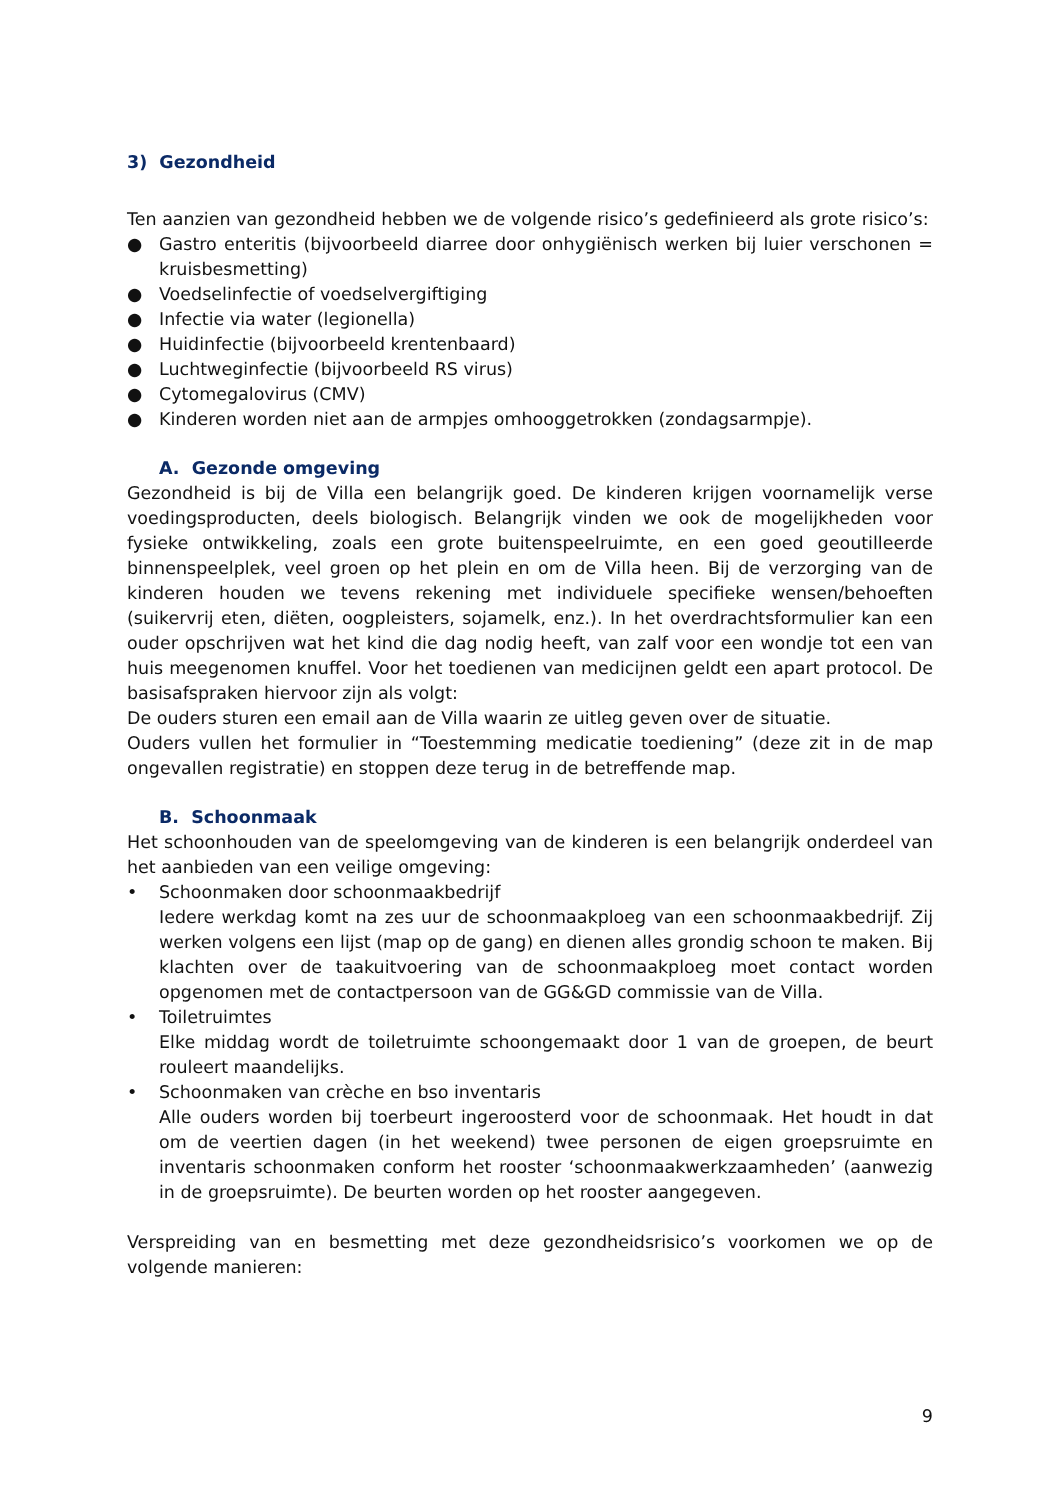3) Gezondheid
Ten aanzien van gezondheid hebben we de volgende risico’s gedefinieerd als grote risico’s:
● Gastro enteritis (bijvoorbeeld diarree door onhygiënisch werken bij luier verschonen = kruisbesmetting)
● Voedselinfectie of voedselvergiftiging
● Infectie via water (legionella)
● Huidinfectie (bijvoorbeeld krentenbaard)
● Luchtweginfectie (bijvoorbeeld RS virus)
● Cytomegalovirus (CMV)
● Kinderen worden niet aan de armpjes omhooggetrokken (zondagsarmpje).
A. Gezonde omgeving
Gezondheid is bij de Villa een belangrijk goed. De kinderen krijgen voornamelijk verse voedingsproducten, deels biologisch. Belangrijk vinden we ook de mogelijkheden voor fysieke ontwikkeling, zoals een grote buitenspeelruimte, en een goed geoutilleerde binnenspeelplek, veel groen op het plein en om de Villa heen. Bij de verzorging van de kinderen houden we tevens rekening met individuele specifieke wensen/behoeften (suikervrij eten, diëten, oogpleisters, sojamelk, enz.). In het overdrachtsformulier kan een ouder opschrijven wat het kind die dag nodig heeft, van zalf voor een wondje tot een van huis meegenomen knuffel. Voor het toedienen van medicijnen geldt een apart protocol. De basisafspraken hiervoor zijn als volgt:
De ouders sturen een email aan de Villa waarin ze uitleg geven over de situatie.
Ouders vullen het formulier in “Toestemming medicatie toediening” (deze zit in de map ongevallen registratie) en stoppen deze terug in de betreffende map.
B. Schoonmaak
Het schoonhouden van de speelomgeving van de kinderen is een belangrijk onderdeel van het aanbieden van een veilige omgeving:
• Schoonmaken door schoonmaakbedrijf
Iedere werkdag komt na zes uur de schoonmaakploeg van een schoonmaakbedrijf. Zij werken volgens een lijst (map op de gang) en dienen alles grondig schoon te maken. Bij klachten over de taakuitvoering van de schoonmaakploeg moet contact worden opgenomen met de contactpersoon van de GG&GD commissie van de Villa.
• Toiletruimtes
Elke middag wordt de toiletruimte schoongemaakt door 1 van de groepen, de beurt rouleert maandelijks.
• Schoonmaken van crèche en bso inventaris
Alle ouders worden bij toerbeurt ingeroosterd voor de schoonmaak. Het houdt in dat om de veertien dagen (in het weekend) twee personen de eigen groepsruimte en inventaris schoonmaken conform het rooster ‘schoonmaakwerkzaamheden’ (aanwezig in de groepsruimte). De beurten worden op het rooster aangegeven.
Verspreiding van en besmetting met deze gezondheidsrisico’s voorkomen we op de volgende manieren:
9